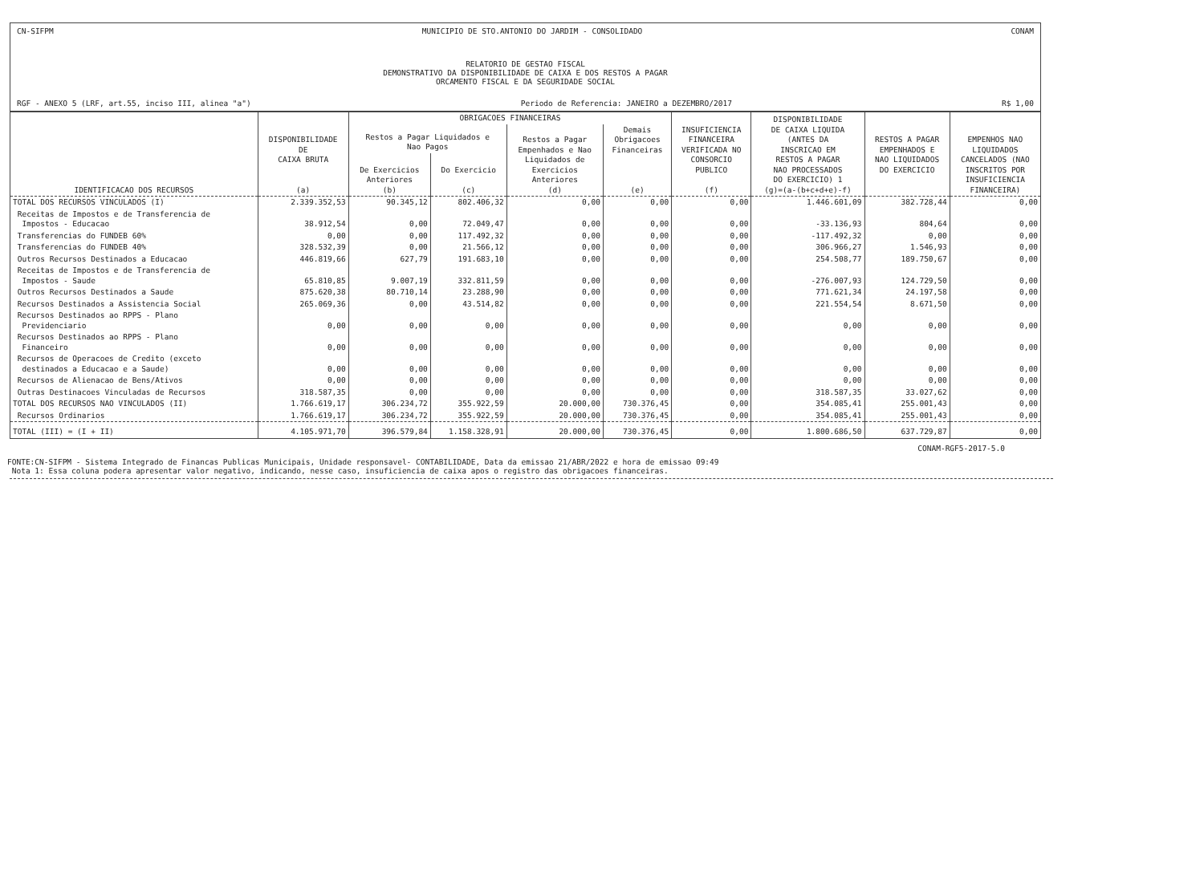CN-SIFPM MUNICIPIO DE STO.ANTONIO DO JARDIM - CONSOLIDADO CONAM
RELATORIO DE GESTAO FISCAL
DEMONSTRATIVO DA DISPONIBILIDADE DE CAIXA E DOS RESTOS A PAGAR
ORCAMENTO FISCAL E DA SEGURIDADE SOCIAL
RGF - ANEXO 5 (LRF, art.55, inciso III, alinea "a") Periodo de Referencia: JANEIRO a DEZEMBRO/2017 R$ 1,00
| IDENTIFICACAO DOS RECURSOS | DISPONIBILIDADE DE CAIXA BRUTA (a) | OBRIGACOES FINANCEIRAS | | | | INSUFICIENCIA FINANCEIRA VERIFICADA NO CONSORCIO PUBLICO (f) | DISPONIBILIDADE DE CAIXA LIQUIDA (ANTES DA INSCRICAO EM RESTOS A PAGAR NAO PROCESSADOS DO EXERCICIO) 1 (g)=(a-(b+c+d+e)-f) | RESTOS A PAGAR EMPENHADOS E NAO LIQUIDADOS DO EXERCICIO | EMPENHOS NAO LIQUIDADOS CANCELADOS (NAO INSCRITOS POR INSUFICIENCIA FINANCEIRA) |
| --- | --- | --- | --- | --- | --- | --- | --- | --- | --- |
| | | Restos a Pagar Liquidados e Nao Pagos | | Restos a Pagar Empenhados e Nao Liquidados de Exercicios Anteriores (d) | Demais Obrigacoes Financeiras (e) | | | | |
| | | De Exercicios Anteriores (b) | Do Exercicio (c) | | | | | | |
| TOTAL DOS RECURSOS VINCULADOS (I) | 2.339.352,53 | 90.345,12 | 802.406,32 | 0,00 | 0,00 | 0,00 | 1.446.601,09 | 382.728,44 | 0,00 |
| Receitas de Impostos e de Transferencia de Impostos - Educacao | 38.912,54 | 0,00 | 72.049,47 | 0,00 | 0,00 | 0,00 | -33.136,93 | 804,64 | 0,00 |
| Transferencias do FUNDEB 60% | 0,00 | 0,00 | 117.492,32 | 0,00 | 0,00 | 0,00 | -117.492,32 | 0,00 | 0,00 |
| Transferencias do FUNDEB 40% | 328.532,39 | 0,00 | 21.566,12 | 0,00 | 0,00 | 0,00 | 306.966,27 | 1.546,93 | 0,00 |
| Outros Recursos Destinados a Educacao | 446.819,66 | 627,79 | 191.683,10 | 0,00 | 0,00 | 0,00 | 254.508,77 | 189.750,67 | 0,00 |
| Receitas de Impostos e de Transferencia de Impostos - Saude | 65.810,85 | 9.007,19 | 332.811,59 | 0,00 | 0,00 | 0,00 | -276.007,93 | 124.729,50 | 0,00 |
| Outros Recursos Destinados a Saude | 875.620,38 | 80.710,14 | 23.288,90 | 0,00 | 0,00 | 0,00 | 771.621,34 | 24.197,58 | 0,00 |
| Recursos Destinados a Assistencia Social | 265.069,36 | 0,00 | 43.514,82 | 0,00 | 0,00 | 0,00 | 221.554,54 | 8.671,50 | 0,00 |
| Recursos Destinados ao RPPS - Plano Previdenciario | 0,00 | 0,00 | 0,00 | 0,00 | 0,00 | 0,00 | 0,00 | 0,00 | 0,00 |
| Recursos Destinados ao RPPS - Plano Financeiro | 0,00 | 0,00 | 0,00 | 0,00 | 0,00 | 0,00 | 0,00 | 0,00 | 0,00 |
| Recursos de Operacoes de Credito (exceto destinados a Educacao e a Saude) | 0,00 | 0,00 | 0,00 | 0,00 | 0,00 | 0,00 | 0,00 | 0,00 | 0,00 |
| Recursos de Alienacao de Bens/Ativos | 0,00 | 0,00 | 0,00 | 0,00 | 0,00 | 0,00 | 0,00 | 0,00 | 0,00 |
| Outras Destinacoes Vinculadas de Recursos | 318.587,35 | 0,00 | 0,00 | 0,00 | 0,00 | 0,00 | 318.587,35 | 33.027,62 | 0,00 |
| TOTAL DOS RECURSOS NAO VINCULADOS (II) | 1.766.619,17 | 306.234,72 | 355.922,59 | 20.000,00 | 730.376,45 | 0,00 | 354.085,41 | 255.001,43 | 0,00 |
| Recursos Ordinarios | 1.766.619,17 | 306.234,72 | 355.922,59 | 20.000,00 | 730.376,45 | 0,00 | 354.085,41 | 255.001,43 | 0,00 |
| TOTAL (III) = (I + II) | 4.105.971,70 | 396.579,84 | 1.158.328,91 | 20.000,00 | 730.376,45 | 0,00 | 1.800.686,50 | 637.729,87 | 0,00 |
CONAM-RGF5-2017-5.0
FONTE:CN-SIFPM - Sistema Integrado de Financas Publicas Municipais, Unidade responsavel- CONTABILIDADE, Data da emissao 21/ABR/2022 e hora de emissao 09:49
Nota 1: Essa coluna podera apresentar valor negativo, indicando, nesse caso, insuficiencia de caixa apos o registro das obrigacoes financeiras.